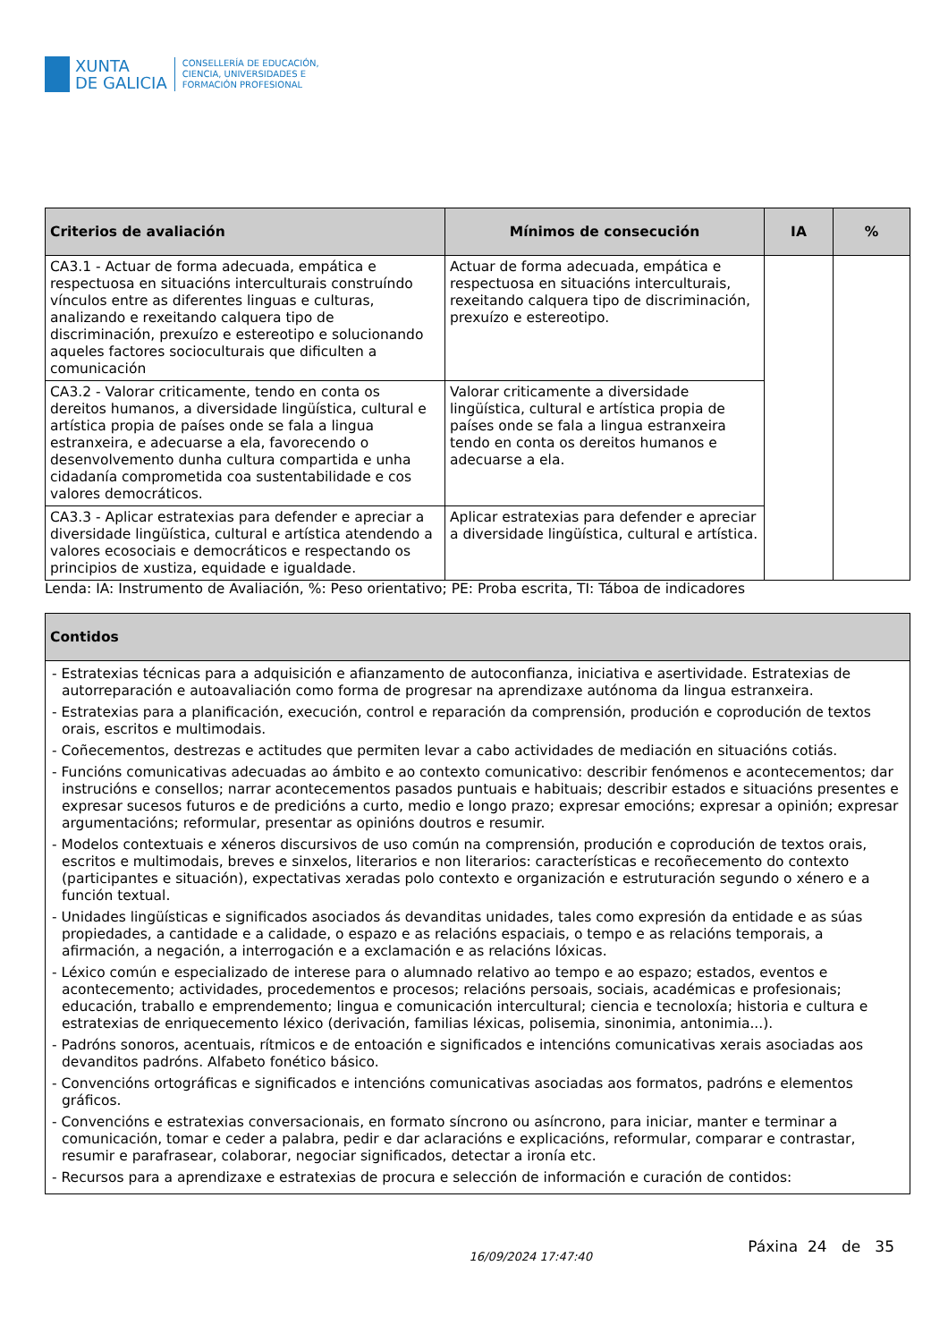XUNTA
DE GALICIA
CONSELLERÍA DE EDUCACIÓN,
CIENCIA, UNIVERSIDADES E
FORMACIÓN PROFESIONAL
| Criterios de avaliación | Mínimos de consecución | IA | % |
| --- | --- | --- | --- |
| CA3.1 - Actuar de forma adecuada, empática e respectuosa en situacións interculturais construíndo vínculos entre as diferentes linguas e culturas, analizando e rexeitando calquera tipo de discriminación, prexuízo e estereotipo e solucionando aqueles factores socioculturais que dificulten a comunicación | Actuar de forma adecuada, empática e respectuosa en situacións interculturais, rexeitando calquera tipo de discriminación, prexuízo e estereotipo. | | |
| CA3.2 - Valorar criticamente, tendo en conta os dereitos humanos, a diversidade lingüística, cultural e artística propia de países onde se fala a lingua estranxeira, e adecuarse a ela, favorecendo o desenvolvemento dunha cultura compartida e unha cidadanía comprometida coa sustentabilidade e cos valores democráticos. | Valorar criticamente a diversidade lingüística, cultural e artística propia de países onde se fala a lingua estranxeira tendo en conta os dereitos humanos e adecuarse a ela. | | |
| CA3.3 - Aplicar estratexias para defender e apreciar a diversidade lingüística, cultural e artística atendendo a valores ecosociais e democráticos e respectando os principios de xustiza, equidade e igualdade. | Aplicar estratexias para defender e apreciar a diversidade lingüística, cultural e artística. | | |
Lenda: IA: Instrumento de Avaliación, %: Peso orientativo; PE: Proba escrita, TI: Táboa de indicadores
| Contidos |
| --- |
| - Estratexias técnicas para a adquisición e afianzamento de autoconfianza, iniciativa e asertividade. Estratexias de autorreparación e autoavaliación como forma de progresar na aprendizaxe autónoma da lingua estranxeira. - Estratexias para a planificación, execución, control e reparación da comprensión, produción e coprodución de textos orais, escritos e multimodais. - Coñecementos, destrezas e actitudes que permiten levar a cabo actividades de mediación en situacións cotiás. - Funcións comunicativas adecuadas ao ámbito e ao contexto comunicativo: describir fenómenos e acontecementos; dar instrucións e consellos; narrar acontecementos pasados puntuais e habituais; describir estados e situacións presentes e expresar sucesos futuros e de predicións a curto, medio e longo prazo; expresar emocións; expresar a opinión; expresar argumentacións; reformular, presentar as opinións doutros e resumir. - Modelos contextuais e xéneros discursivos de uso común na comprensión, produción e coprodución de textos orais, escritos e multimodais, breves e sinxelos, literarios e non literarios: características e recoñecemento do contexto (participantes e situación), expectativas xeradas polo contexto e organización e estruturación segundo o xénero e a función textual. - Unidades lingüísticas e significados asociados ás devanditas unidades, tales como expresión da entidade e as súas propiedades, a cantidade e a calidade, o espazo e as relacións espaciais, o tempo e as relacións temporais, a afirmación, a negación, a interrogación e a exclamación e as relacións lóxicas. - Léxico común e especializado de interese para o alumnado relativo ao tempo e ao espazo; estados, eventos e acontecemento; actividades, procedementos e procesos; relacións persoais, sociais, académicas e profesionais; educación, traballo e emprendemento; lingua e comunicación intercultural; ciencia e tecnoloxía; historia e cultura e estratexias de enriquecemento léxico (derivación, familias léxicas, polisemia, sinonimia, antonimia...). - Padróns sonoros, acentuais, rítmicos e de entoación e significados e intencións comunicativas xerais asociadas aos devanditos padróns. Alfabeto fonético básico. - Convencións ortográficas e significados e intencións comunicativas asociadas aos formatos, padróns e elementos gráficos. - Convencións e estratexias conversacionais, en formato síncrono ou asíncrono, para iniciar, manter e terminar a comunicación, tomar e ceder a palabra, pedir e dar aclaracións e explicacións, reformular, comparar e contrastar, resumir e parafrasear, colaborar, negociar significados, detectar a ironía etc. - Recursos para a aprendizaxe e estratexias de procura e selección de información e curación de contidos: |
16/09/2024 17:47:40 Páxina 24 de 35